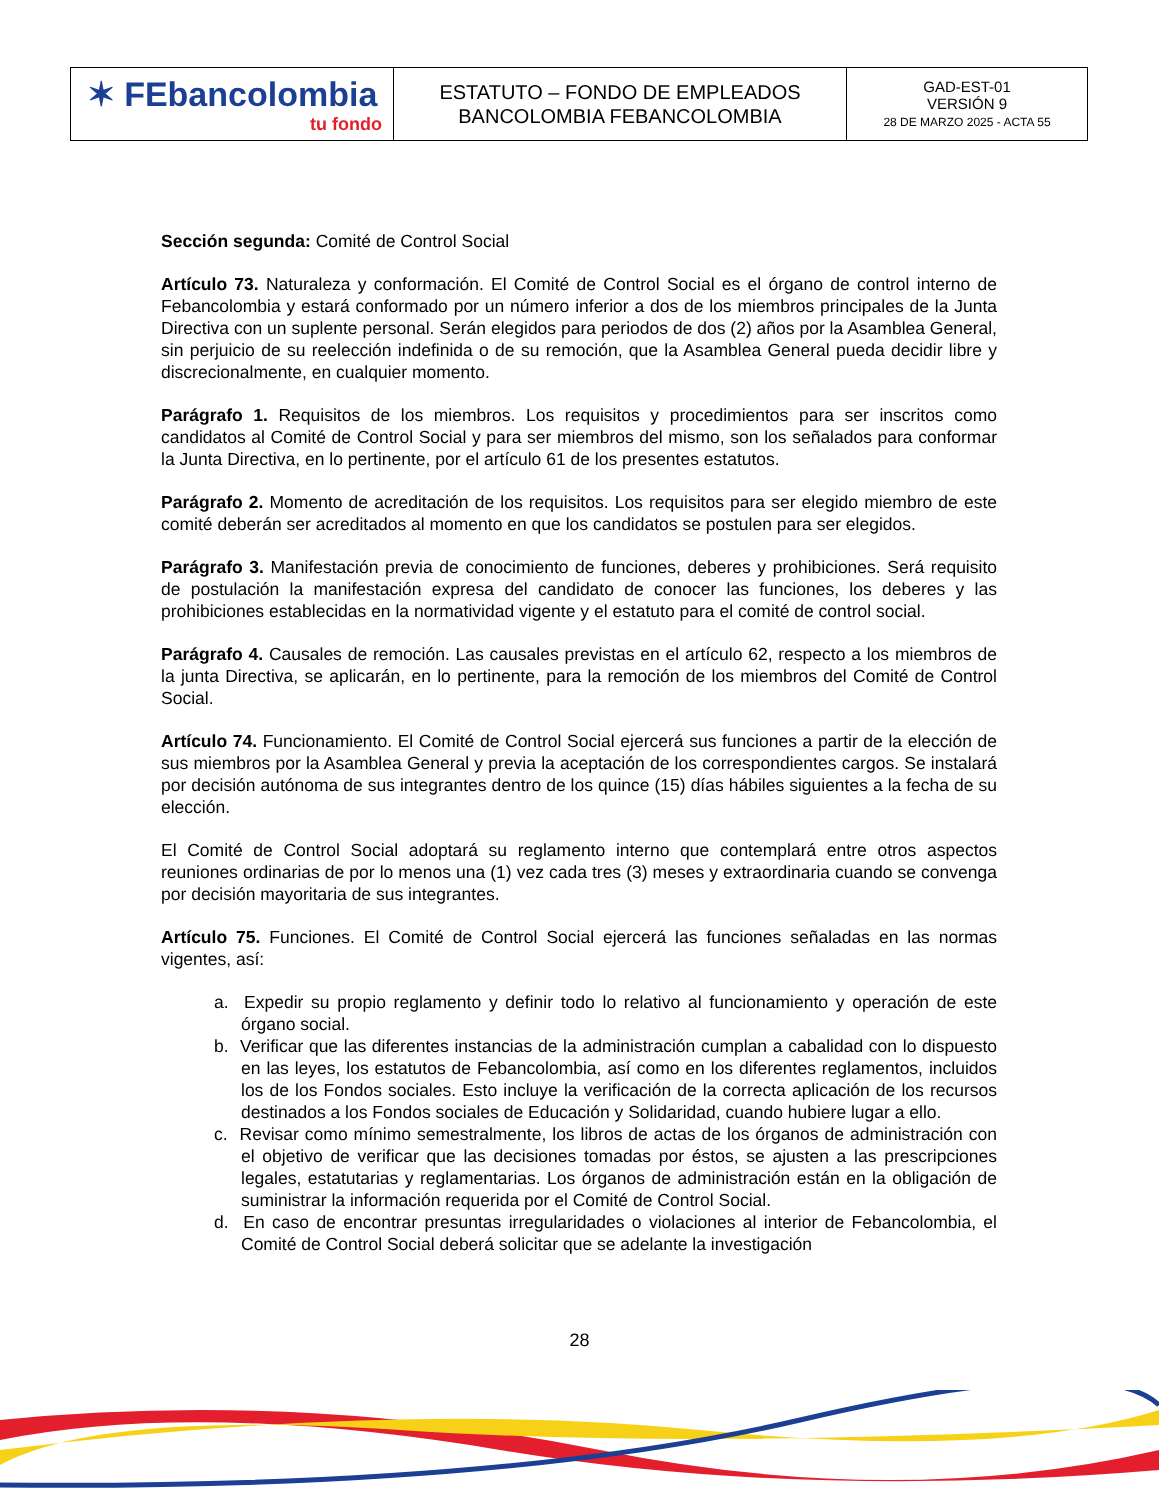| ✶ FEbancolombia tu fondo | ESTATUTO – FONDO DE EMPLEADOS BANCOLOMBIA FEBANCOLOMBIA | GAD-EST-01 VERSIÓN 9 28 DE MARZO 2025 - ACTA 55 |
Sección segunda: Comité de Control Social
Artículo 73. Naturaleza y conformación. El Comité de Control Social es el órgano de control interno de Febancolombia y estará conformado por un número inferior a dos de los miembros principales de la Junta Directiva con un suplente personal. Serán elegidos para periodos de dos (2) años por la Asamblea General, sin perjuicio de su reelección indefinida o de su remoción, que la Asamblea General pueda decidir libre y discrecionalmente, en cualquier momento.
Parágrafo 1. Requisitos de los miembros. Los requisitos y procedimientos para ser inscritos como candidatos al Comité de Control Social y para ser miembros del mismo, son los señalados para conformar la Junta Directiva, en lo pertinente, por el artículo 61 de los presentes estatutos.
Parágrafo 2. Momento de acreditación de los requisitos. Los requisitos para ser elegido miembro de este comité deberán ser acreditados al momento en que los candidatos se postulen para ser elegidos.
Parágrafo 3. Manifestación previa de conocimiento de funciones, deberes y prohibiciones. Será requisito de postulación la manifestación expresa del candidato de conocer las funciones, los deberes y las prohibiciones establecidas en la normatividad vigente y el estatuto para el comité de control social.
Parágrafo 4. Causales de remoción. Las causales previstas en el artículo 62, respecto a los miembros de la junta Directiva, se aplicarán, en lo pertinente, para la remoción de los miembros del Comité de Control Social.
Artículo 74. Funcionamiento. El Comité de Control Social ejercerá sus funciones a partir de la elección de sus miembros por la Asamblea General y previa la aceptación de los correspondientes cargos. Se instalará por decisión autónoma de sus integrantes dentro de los quince (15) días hábiles siguientes a la fecha de su elección.
El Comité de Control Social adoptará su reglamento interno que contemplará entre otros aspectos reuniones ordinarias de por lo menos una (1) vez cada tres (3) meses y extraordinaria cuando se convenga por decisión mayoritaria de sus integrantes.
Artículo 75. Funciones. El Comité de Control Social ejercerá las funciones señaladas en las normas vigentes, así:
a. Expedir su propio reglamento y definir todo lo relativo al funcionamiento y operación de este órgano social.
b. Verificar que las diferentes instancias de la administración cumplan a cabalidad con lo dispuesto en las leyes, los estatutos de Febancolombia, así como en los diferentes reglamentos, incluidos los de los Fondos sociales. Esto incluye la verificación de la correcta aplicación de los recursos destinados a los Fondos sociales de Educación y Solidaridad, cuando hubiere lugar a ello.
c. Revisar como mínimo semestralmente, los libros de actas de los órganos de administración con el objetivo de verificar que las decisiones tomadas por éstos, se ajusten a las prescripciones legales, estatutarias y reglamentarias. Los órganos de administración están en la obligación de suministrar la información requerida por el Comité de Control Social.
d. En caso de encontrar presuntas irregularidades o violaciones al interior de Febancolombia, el Comité de Control Social deberá solicitar que se adelante la investigación
28